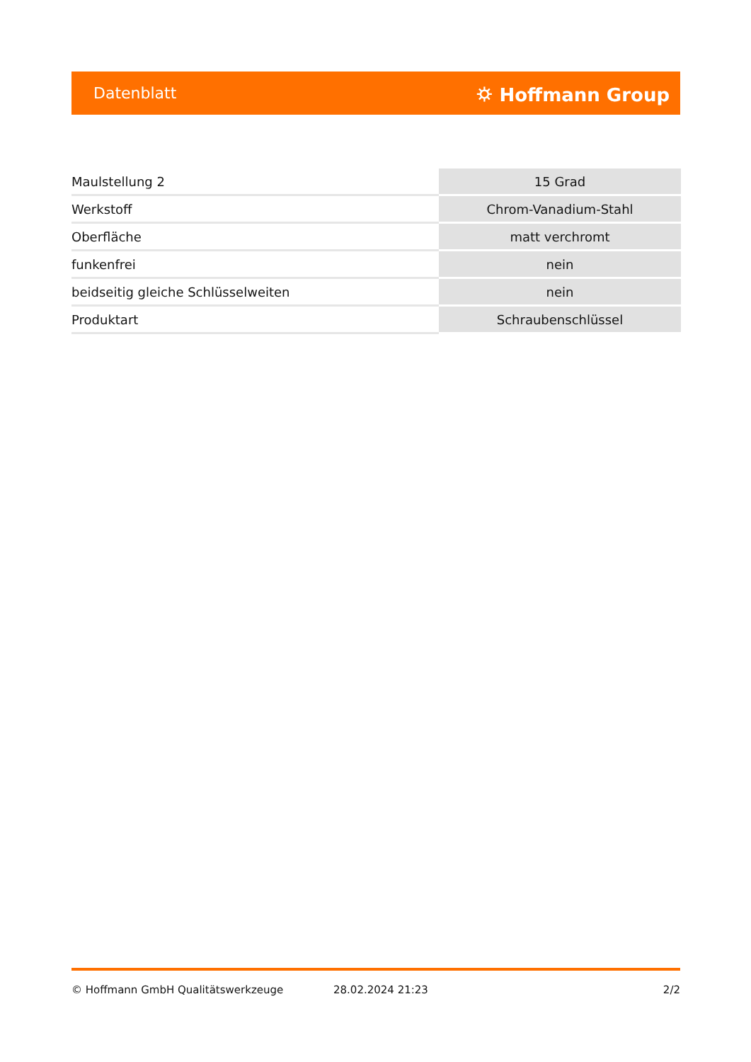Datenblatt ⛭ Hoffmann Group
| Maulstellung 2 | 15 Grad |
| Werkstoff | Chrom-Vanadium-Stahl |
| Oberfläche | matt verchromt |
| funkenfrei | nein |
| beidseitig gleiche Schlüsselweiten | nein |
| Produktart | Schraubenschlüssel |
© Hoffmann GmbH Qualitätswerkzeuge 28.02.2024 21:23 2/2